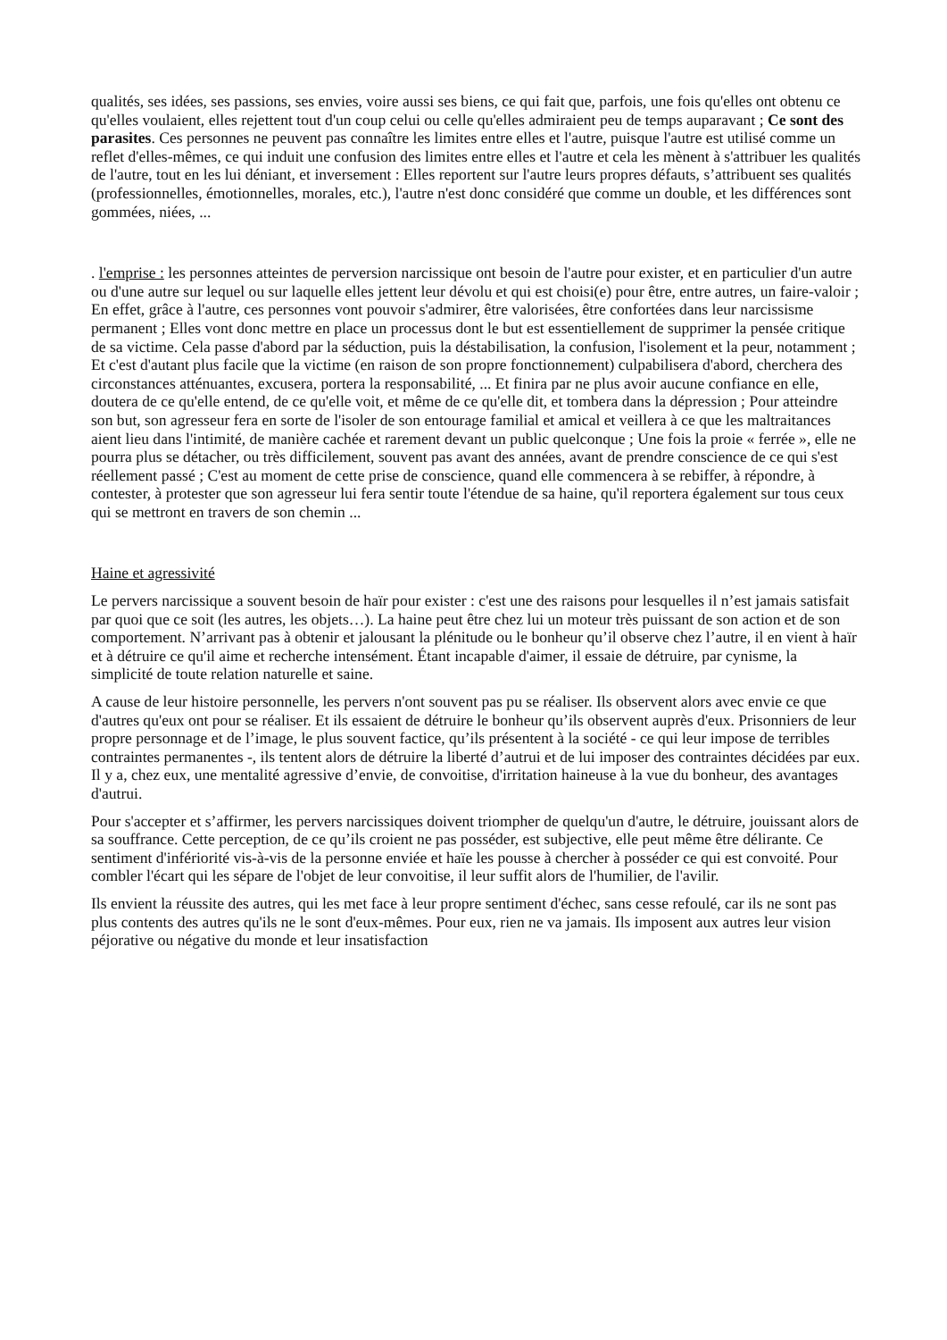qualités, ses idées, ses passions, ses envies, voire aussi ses biens, ce qui fait que, parfois, une fois qu'elles ont obtenu ce qu'elles voulaient, elles rejettent tout d'un coup celui ou celle qu'elles admiraient peu de temps auparavant ; Ce sont des parasites. Ces personnes ne peuvent pas connaître les limites entre elles et l'autre, puisque l'autre est utilisé comme un reflet d'elles-mêmes, ce qui induit une confusion des limites entre elles et l'autre et cela les mènent à s'attribuer les qualités de l'autre, tout en les lui déniant, et inversement : Elles reportent sur l'autre leurs propres défauts, s’attribuent ses qualités (professionnelles, émotionnelles, morales, etc.), l'autre n'est donc considéré que comme un double, et les différences sont gommées, niées, ...
. l'emprise : les personnes atteintes de perversion narcissique ont besoin de l'autre pour exister, et en particulier d'un autre ou d'une autre sur lequel ou sur laquelle elles jettent leur dévolu et qui est choisi(e) pour être, entre autres, un faire-valoir ; En effet, grâce à l'autre, ces personnes vont pouvoir s'admirer, être valorisées, être confortées dans leur narcissisme permanent ; Elles vont donc mettre en place un processus dont le but est essentiellement de supprimer la pensée critique de sa victime. Cela passe d'abord par la séduction, puis la déstabilisation, la confusion, l'isolement et la peur, notamment ; Et c'est d'autant plus facile que la victime (en raison de son propre fonctionnement) culpabilisera d'abord, cherchera des circonstances atténuantes, excusera, portera la responsabilité, ... Et finira par ne plus avoir aucune confiance en elle, doutera de ce qu'elle entend, de ce qu'elle voit, et même de ce qu'elle dit, et tombera dans la dépression ; Pour atteindre son but, son agresseur fera en sorte de l'isoler de son entourage familial et amical et veillera à ce que les maltraitances aient lieu dans l'intimité, de manière cachée et rarement devant un public quelconque ; Une fois la proie « ferrée », elle ne pourra plus se détacher, ou très difficilement, souvent pas avant des années, avant de prendre conscience de ce qui s'est réellement passé ; C'est au moment de cette prise de conscience, quand elle commencera à se rebiffer, à répondre, à contester, à protester que son agresseur lui fera sentir toute l'étendue de sa haine, qu'il reportera également sur tous ceux qui se mettront en travers de son chemin ...
Haine et agressivité
Le pervers narcissique a souvent besoin de haïr pour exister : c'est une des raisons pour lesquelles il n’est jamais satisfait par quoi que ce soit (les autres, les objets…). La haine peut être chez lui un moteur très puissant de son action et de son comportement. N’arrivant pas à obtenir et jalousant la plénitude ou le bonheur qu’il observe chez l’autre, il en vient à haïr et à détruire ce qu'il aime et recherche intensément. Étant incapable d'aimer, il essaie de détruire, par cynisme, la simplicité de toute relation naturelle et saine.
A cause de leur histoire personnelle, les pervers n'ont souvent pas pu se réaliser. Ils observent alors avec envie ce que d'autres qu'eux ont pour se réaliser. Et ils essaient de détruire le bonheur qu’ils observent auprès d'eux. Prisonniers de leur propre personnage et de l’image, le plus souvent factice, qu’ils présentent à la société - ce qui leur impose de terribles contraintes permanentes -, ils tentent alors de détruire la liberté d’autrui et de lui imposer des contraintes décidées par eux. Il y a, chez eux, une mentalité agressive d’envie, de convoitise, d'irritation haineuse à la vue du bonheur, des avantages d'autrui.
Pour s'accepter et s’affirmer, les pervers narcissiques doivent triompher de quelqu'un d'autre, le détruire, jouissant alors de sa souffrance. Cette perception, de ce qu’ils croient ne pas posséder, est subjective, elle peut même être délirante. Ce sentiment d'infériorité vis-à-vis de la personne enviée et haïe les pousse à chercher à posséder ce qui est convoité. Pour combler l'écart qui les sépare de l'objet de leur convoitise, il leur suffit alors de l'humilier, de l'avilir.
Ils envient la réussite des autres, qui les met face à leur propre sentiment d'échec, sans cesse refoulé, car ils ne sont pas plus contents des autres qu'ils ne le sont d'eux-mêmes. Pour eux, rien ne va jamais. Ils imposent aux autres leur vision péjorative ou négative du monde et leur insatisfaction